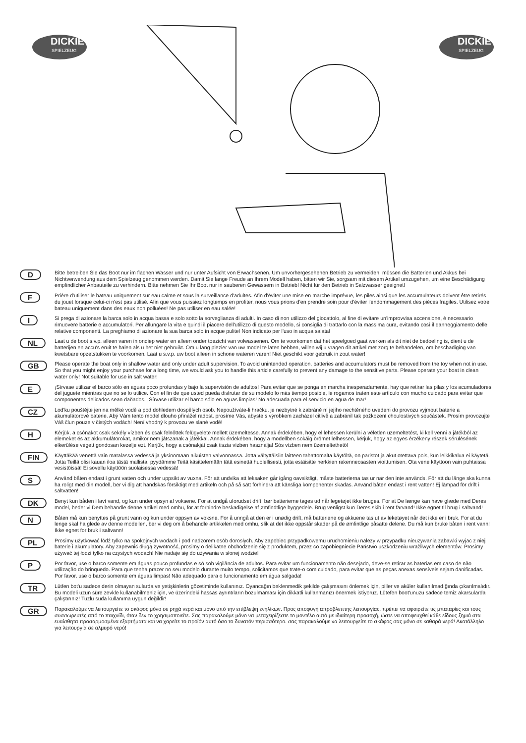DICKIE
SPIELZEUG
DICKIE
SPIELZEUG
D
Bitte betreiben Sie das Boot nur im flachen Wasser und nur unter Aufsicht von Erwachsenen. Um unvorhergesehenen Betrieb zu vermeiden, müssen die Batterien und Akkus bei Nichtverwendung aus dem Spielzeug genommen werden. Damit Sie lange Freude an Ihrem Modell haben, bitten wir Sie, sorgsam mit diesem Artikel umzugehen, um eine Beschädigung empfindlicher Anbauteile zu verhindern. Bitte nehmen Sie Ihr Boot nur in sauberen Gewässern in Betrieb! Nicht für den Betrieb in Salzwasser geeignet!
F
Prière d'utiliser le bateau uniquement sur eau calme et sous la surveillance d'adultes. Afin d'éviter une mise en marche imprévue, les piles ainsi que les accumulateurs doivent être retirés du jouet lorsque celui-ci n'est pas utilisé. Afin que vous puissiez longtemps en profiter, nous vous prions d'en prendre soin pour d'éviter l'endommagement des pièces fragiles. Utilisez votre bateau uniquement dans des eaux non polluées! Ne pas utiliser en eau salée!
I
Si prega di azionare la barca solo in acqua bassa e solo sotto la sorveglianza di adulti. In caso di non utilizzo del giocattolo, al fine di evitare un'improvvisa accensione, è necessario rimuovere batterie e accumulatori. Per allungare la vita e quindi il piacere dell'utilizzo di questo modello, si consiglia di trattarlo con la massima cura, evitando così il danneggiamento delle relative componenti. La preghiamo di azionare la sua barca solo in acque pulite! Non indicato per l'uso in acqua salata!
NL
Laat u de boot s.v.p. alleen varen in ondiep water en alleen onder toezicht van volwassenen. Om te voorkomen dat het speelgoed gaat werken als dit niet de bedoeling is, dient u de batterijen en accu's eruit te halen als u het niet gebruikt. Om u lang plezier van uw model te laten hebben, willen wij u vragen dit artikel met zorg te behandelen, om beschadiging van kwetsbare opzetstukken te voorkomen. Laat u s.v.p. uw boot alleen in schone wateren varen! Niet geschikt voor gebruik in zout water!
GB
Please operate the boat only in shallow water and only under adult supervision. To avoid unintended operation, batteries and accumulators must be removed from the toy when not in use. So that you might enjoy your purchase for a long time, we would ask you to handle this article carefully to prevent any damage to the sensitive parts. Please operate your boat in clean water only! Not suitable for use in salt water!
E
¡Sírvase utilizar el barco sólo en aguas poco profundas y bajo la supervisión de adultos! Para evitar que se ponga en marcha inesperadamente, hay que retirar las pilas y los acumuladores del juguete mientras que no se lo utilice. Con el fin de que usted pueda disfrutar de su modelo lo más tiempo posible, le rogamos traten este artículo con mucho cuidado para evitar que componentes delicados sean dañados. ¡Sírvase utilizar el barco sólo en aguas limpias! No adecuada para el servicio en agua de mar!
CZ
Lod'ku pouštějte jen na mělké vodě a pod dohledem dospělých osob. Nepoužíváte-li hračku, je nezbytné k zabráně ní jejího nechtěného uvedení do provozu vyjmout baterie a akumulátorové baterie. Abý Vám tento model dlouho přinážel radost, prosíme Vás, abyste s výrobkem zacházel citlivě a zabránil tak požkození choulostivých součástek. Prosím provozujte Váš člun pouze v čistých vodách! Není vhodný k provozu ve slané vodě!
H
Kérjük, a csónakot csak sekély vízben és csak felnőttek felügyelete mellett üzemeltesse. Annak érdekében, hogy el lehessen kerülni a véletlen üzemeltetést, ki kell venni a játékból az elemeket és az akkumulátorokat, amikor nem játszanak a játékkal. Annak érdekében, hogy a modellben sokáig örömet lelhessen, kérjük, hogy az egyes érzékeny részek sérülésének elkerülése végett gondosan kezelje ezt. Kérjük, hogy a csónakját csak tiszta vízben használja! Sós vízben nem üzemeltethető!
FIN
Käyttäkää venettä vain matalassa vedessä ja yksinomaan aikuisten valvonnassa. Jotta vältyttäisiin laitteen tahattomalta käytöltä, on paristot ja akut otettava pois, kun leikkikalua ei käytetä. Jotta Teillä olisi kauan iloa tästä mallista, pyydämme Teitä käsittelemään tätä esinettä huolellisesti, jotta estäisitte herkkien rakenneosasten vioittumisen. Ota vene käyttöön vain puhtaissa vesistöissä! Ei sovellu käyttöön suolaisessa vedessä!
S
Använd båten endast i grunt vatten och under uppsikt av vuxna. För att undvika att leksaken går igång oavsiktligt, måste batterierna tas ur när den inte används. För att du länge ska kunna ha roligt med din modell, ber vi dig att handskas försiktigt med artikeln och på så sätt förhindra att känsliga komponenter skadas. Använd båten endast i rent vatten! Ej lämpad för drift i saltvatten!
DK
Benyt kun båden i lavt vand, og kun under opsyn af voksene. For at undgå uforudset drift, bør batterierne tages ud når legetøjet ikke bruges. For at De længe kan have glæde med Deres model, beder vi Dem behandle denne artikel med omhu, for at forhindre beskadigelse af ømfindtlige byggedele. Brug venligst kun Deres skib i rent farvand! Ikke egnet til brug i saltvand!
N
Båten må kun benyttes på grunt vann og kun under oppsyn av voksne. For å unngå at den er i unødig drift, må batteriene og akkuene tas ut av leketøyet når det ikke er i bruk. For at du lenge skal ha glede av denne modellen, ber vi deg om å behandle artikkelen med omhu, slik at det ikke oppstår skader på de ømfintlige påsatte delene. Du må kun bruke båten i rent vann! Ikke egnet for bruk i saltvann!
PL
Prosimy użytkować łódź tylko na spokojnych wodach i pod nadzorem osób dorosłych. Aby zapobiec przypadkowemu uruchomieniu nalezy w przypadku nieuzywania zabawki wyjac z niej baterie i akumulatory. Aby zapewnić długą żywotność, prosimy o delikatne obchodzenie się z produktem, przez co zapobiegniecie Państwo uszkodzeniu wrażliwych elementów. Prosimy używać tej łodzi tylko na czystych wodach! Nie nadaje się do używania w słonej wodzie!
P
Por favor, use o barco somente em águas pouco profundas e só sob vigilância de adultos. Para evitar um funcionamento não desejado, deve-se retirar as baterias em caso de não utilização do brinquedo. Para que tenha prazer no seu modelo durante muito tempo, solicitamos que trate-o com cuidado, para evitar que as peças anexas sensíveis sejam danificadas. Por favor, use o barco somente em águas limpas! Não adequado para o funcionamento em água salgada!
TR
Lütfen bot'u sadece derin olmayan sularda ve yetişkinlerin gözetiminde kullanınız. Oyancağın beklenmedik şekilde çalışmasını önlemek için, piller ve aküler kullanılmadığında çıkarılmalıdır. Bu modeli uzun süre zevkle kullanabilmeniz için, ve üzerindeki hassas ayrıntıların bozulmaması için dikkatli kullanmanızı önermek istiyoruz. Lütefen boot'unuzu sadece temiz akarsularda çalıştırınız! Tuzlu suda kullanıma uygun değildir!
GR
Παρακαλούμε να λειτουργείτε το σκάφος μόνο σε ρηχά νερά και μόνο υπό την επίβλεψη ενηλίκων. Προς αποφυγή απρόβλεπτης λειτουργίας, πρέπει να αφαιρείτε τις μπαταρίες και τους συσσωρευτές από το παιχνίδι, όταν δεν το χρησιμοποιείτε. Σας παρακαλούμε μόνο να μεταχειρίζεστε το μοντέλο αυτό με ιδιαίτερη προσοχή, ώστε να αποφευχθεί κάθε είδους ζημιά στα ευαίσθητα προσαρμοσμένα εξαρτήματα και να χαρείτε το προϊόν αυτό όσο το δυνατόν περισσότερο. σας παρακαλούμε να λειτουργείτε το σκάφος σας μόνο σε καθαρά νερά! Ακατάλληλο για λειτουργία σε αλμυρό νερό!